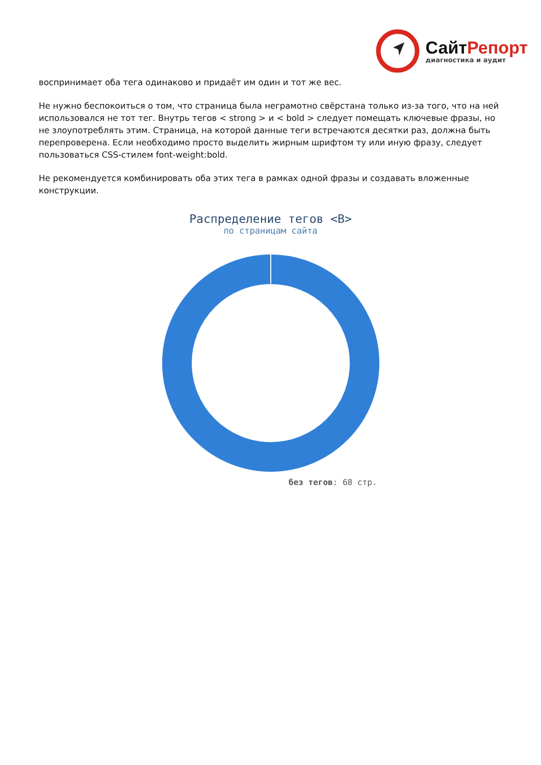СайтРепорт
диагностика и аудит
воспринимает оба тега одинаково и придаёт им один и тот же вес.
Не нужно беспокоиться о том, что страница была неграмотно свёрстана только из-за того, что на ней использовался не тот тег. Внутрь тегов < strong > и < bold > следует помещать ключевые фразы, но не злоупотреблять этим. Страница, на которой данные теги встречаются десятки раз, должна быть перепроверена. Если необходимо просто выделить жирным шрифтом ту или иную фразу, следует пользоваться CSS-стилем font-weight:bold.
Не рекомендуется комбинировать оба этих тега в рамках одной фразы и создавать вложенные конструкции.
Распределение тегов <B>
по страницам сайта
без тегов: 68 стр.